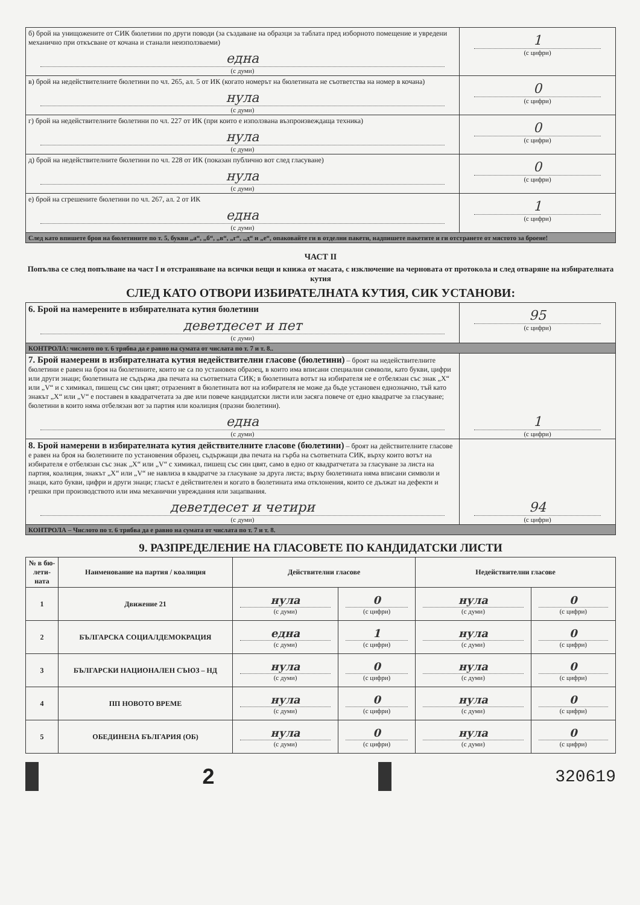| б) брой на унищожените от СИК бюлетини по други поводи (за създаване на образци за таблата пред изборното помещение и увредени механично при откъсване от кочана и станали неизползваеми) една (с думи) | 1 (с цифри) |
| в) брой на недействителните бюлетини по чл. 265, ал. 5 от ИК (когато номерът на бюлетината не съответства на номер в кочана) нула (с думи) | 0 (с цифри) |
| г) брой на недействителните бюлетини по чл. 227 от ИК (при които е използвана възпроизвеждаща техника) нула (с думи) | 0 (с цифри) |
| д) брой на недействителните бюлетини по чл. 228 от ИК (показан публично вот след гласуване) нула (с думи) | 0 (с цифри) |
| е) брой на сгрешените бюлетини по чл. 267, ал. 2 от ИК една (с думи) | 1 (с цифри) |
| След като впишете броя на бюлетините по т. 5, букви „а“, „б“, „в“, „г“, „д“ и „е“, опаковайте ги в отделни пакети, надпишете пакетите и ги отстранете от мястото за броене! | |
ЧАСТ II
Попълва се след попълване на част I и отстраняване на всички вещи и книжа от масата, с изключение на черновата от протокола и след отваряне на избирателната кутия
СЛЕД КАТО ОТВОРИ ИЗБИРАТЕЛНАТА КУТИЯ, СИК УСТАНОВИ:
| 6. Брой на намерените в избирателната кутия бюлетини деветдесет и пет (с думи) | 95 (с цифри) |
| КОНТРОЛА: числото по т. 6 трябва да е равно на сумата от числата по т. 7 и т. 8.. | |
| 7. Брой намерени в избирателната кутия недействителни гласове (бюлетини) – броят на недействителните бюлетини е равен на броя на бюлетините, които не са по установен образец, в които има вписани специални символи, като букви, цифри или други знаци; бюлетината не съдържа два печата на съответната СИК; в бюлетината вотът на избирателя не е отбелязан със знак „X“ или „V“ и с химикал, пишещ със син цвят; отразеният в бюлетината вот на избирателя не може да бъде установен еднозначно, тъй като знакът „X“ или „V“ е поставен в квадратчетата за две или повече кандидатски листи или засяга повече от едно квадратче за гласуване; бюлетини в които няма отбелязан вот за партия или коалиция (празни бюлетини). една (с думи) | 1 (с цифри) |
| 8. Брой намерени в избирателната кутия действителните гласове (бюлетини) – броят на действителните гласове е равен на броя на бюлетините по установения образец, съдържащи два печата на гърба на съответната СИК, върху които вотът на избирателя е отбелязан със знак „X“ или „V“ с химикал, пишещ със син цвят, само в едно от квадратчетата за гласуване за листа на партия, коалиция, знакът „X“ или „V“ не навлиза в квадратче за гласуване за друга листа; върху бюлетината няма вписани символи и знаци, като букви, цифри и други знаци; гласът е действителен и когато в бюлетината има отклонения, които се дължат на дефекти и грешки при производството или има механични увреждания или зацапвания. деветдесет и четири (с думи) | 94 (с цифри) |
| КОНТРОЛА – Числото по т. 6 трябва да е равно на сумата от числата по т. 7 и т. 8. | |
9. РАЗПРЕДЕЛЕНИЕ НА ГЛАСОВЕТЕ ПО КАНДИДАТСКИ ЛИСТИ
| № в бю-лети-ната | Наименование на партия / коалиция | Действителни гласове | | Недействителни гласове | |
| --- | --- | --- | --- | --- | --- |
| 1 | Движение 21 | нула (с думи) | 0 (с цифри) | нула (с думи) | 0 (с цифри) |
| 2 | БЪЛГАРСКА СОЦИАЛДЕМОКРАЦИЯ | една (с думи) | 1 (с цифри) | нула (с думи) | 0 (с цифри) |
| 3 | БЪЛГАРСКИ НАЦИОНАЛЕН СЪЮЗ – НД | нула (с думи) | 0 (с цифри) | нула (с думи) | 0 (с цифри) |
| 4 | ПП НОВОТО ВРЕМЕ | нула (с думи) | 0 (с цифри) | нула (с думи) | 0 (с цифри) |
| 5 | ОБЕДИНЕНА БЪЛГАРИЯ (ОБ) | нула (с думи) | 0 (с цифри) | нула (с думи) | 0 (с цифри) |
2
320619